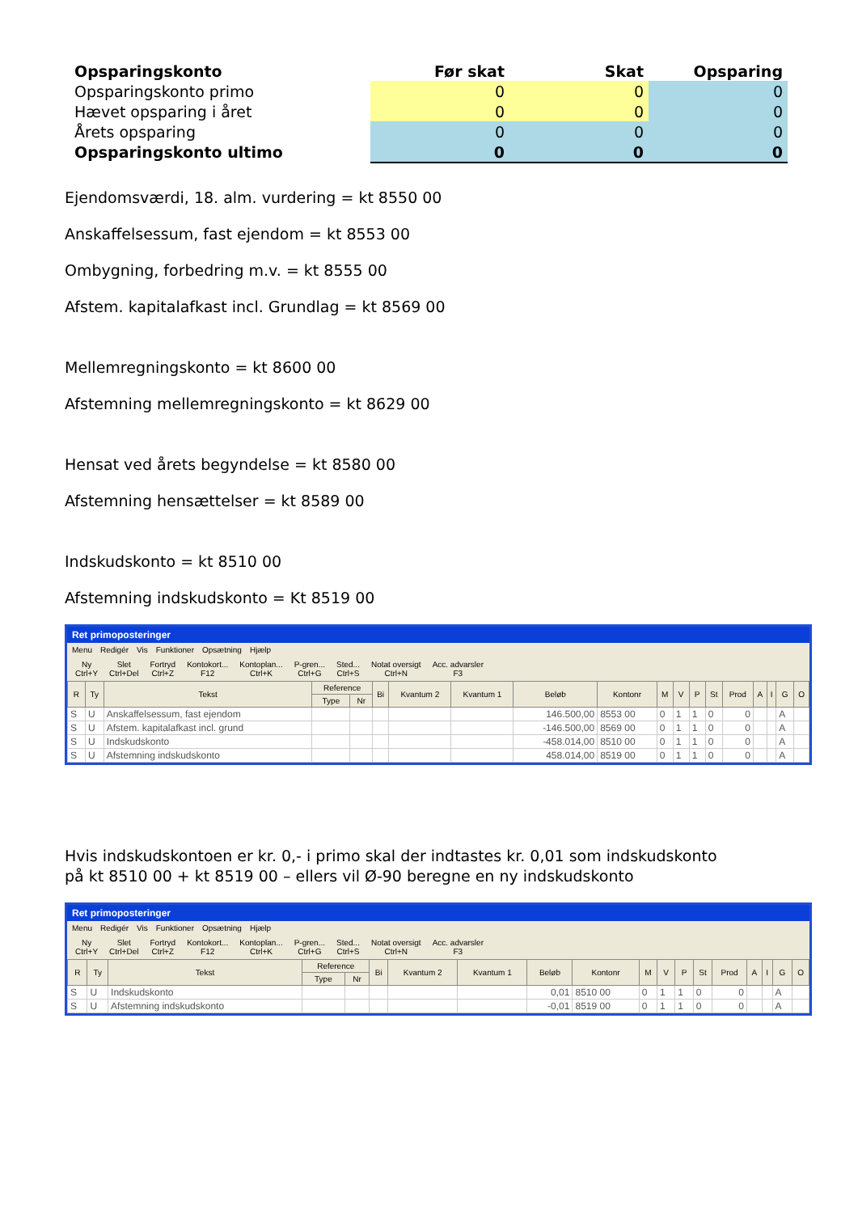| Opsparingskonto | Før skat | Skat | Opsparing |
| --- | --- | --- | --- |
| Opsparingskonto primo | 0 | 0 | 0 |
| Hævet opsparing i året | 0 | 0 | 0 |
| Årets opsparing | 0 | 0 | 0 |
| Opsparingskonto ultimo | 0 | 0 | 0 |
Ejendomsværdi, 18. alm. vurdering = kt 8550 00
Anskaffelsessum, fast ejendom = kt 8553 00
Ombygning, forbedring m.v. = kt 8555 00
Afstem. kapitalafkast incl. Grundlag = kt 8569 00
Mellemregningskonto = kt 8600 00
Afstemning mellemregningskonto = kt 8629 00
Hensat ved årets begyndelse = kt 8580 00
Afstemning hensættelser = kt 8589 00
Indskudskonto = kt 8510 00
Afstemning indskudskonto = Kt 8519 00
Ret primoposteringer
Menu Redigér Vis Funktioner Opsætning Hjælp
Ny
Ctrl+Y
Slet
Ctrl+Del
Fortryd
Ctrl+Z
Kontokort...
F12
Kontoplan...
Ctrl+K
P-gren...
Ctrl+G
Sted...
Ctrl+S
Notat oversigt
Ctrl+N
Acc. advarsler
F3
| R | Ty | Tekst | Reference | | Bi | Kvantum 2 | Kvantum 1 | Beløb | Kontonr | M | V | P | St | Prod | A | I | G | O |
| --- | --- | --- | --- | --- | --- | --- | --- | --- | --- | --- | --- | --- | --- | --- | --- | --- | --- | --- |
| | | | Type | Nr | | | | | | | | | | | | | | |
| S | U | Anskaffelsessum, fast ejendom | | | | | | 146.500,00 | 8553 00 | 0 | 1 | 1 | 0 | 0 | | | A | |
| S | U | Afstem. kapitalafkast incl. grund | | | | | | -146.500,00 | 8569 00 | 0 | 1 | 1 | 0 | 0 | | | A | |
| S | U | Indskudskonto | | | | | | -458.014,00 | 8510 00 | 0 | 1 | 1 | 0 | 0 | | | A | |
| S | U | Afstemning indskudskonto | | | | | | 458.014,00 | 8519 00 | 0 | 1 | 1 | 0 | 0 | | | A | |
Hvis indskudskontoen er kr. 0,- i primo skal der indtastes kr. 0,01 som indskudskonto
på kt 8510 00 + kt 8519 00 – ellers vil Ø-90 beregne en ny indskudskonto
Ret primoposteringer
Menu Redigér Vis Funktioner Opsætning Hjælp
Ny
Ctrl+Y
Slet
Ctrl+Del
Fortryd
Ctrl+Z
Kontokort...
F12
Kontoplan...
Ctrl+K
P-gren...
Ctrl+G
Sted...
Ctrl+S
Notat oversigt
Ctrl+N
Acc. advarsler
F3
| R | Ty | Tekst | Reference | | Bi | Kvantum 2 | Kvantum 1 | Beløb | Kontonr | M | V | P | St | Prod | A | I | G | O |
| --- | --- | --- | --- | --- | --- | --- | --- | --- | --- | --- | --- | --- | --- | --- | --- | --- | --- | --- |
| | | | Type | Nr | | | | | | | | | | | | | | |
| S | U | Indskudskonto | | | | | | 0,01 | 8510 00 | 0 | 1 | 1 | 0 | 0 | | | A | |
| S | U | Afstemning indskudskonto | | | | | | -0,01 | 8519 00 | 0 | 1 | 1 | 0 | 0 | | | A | |